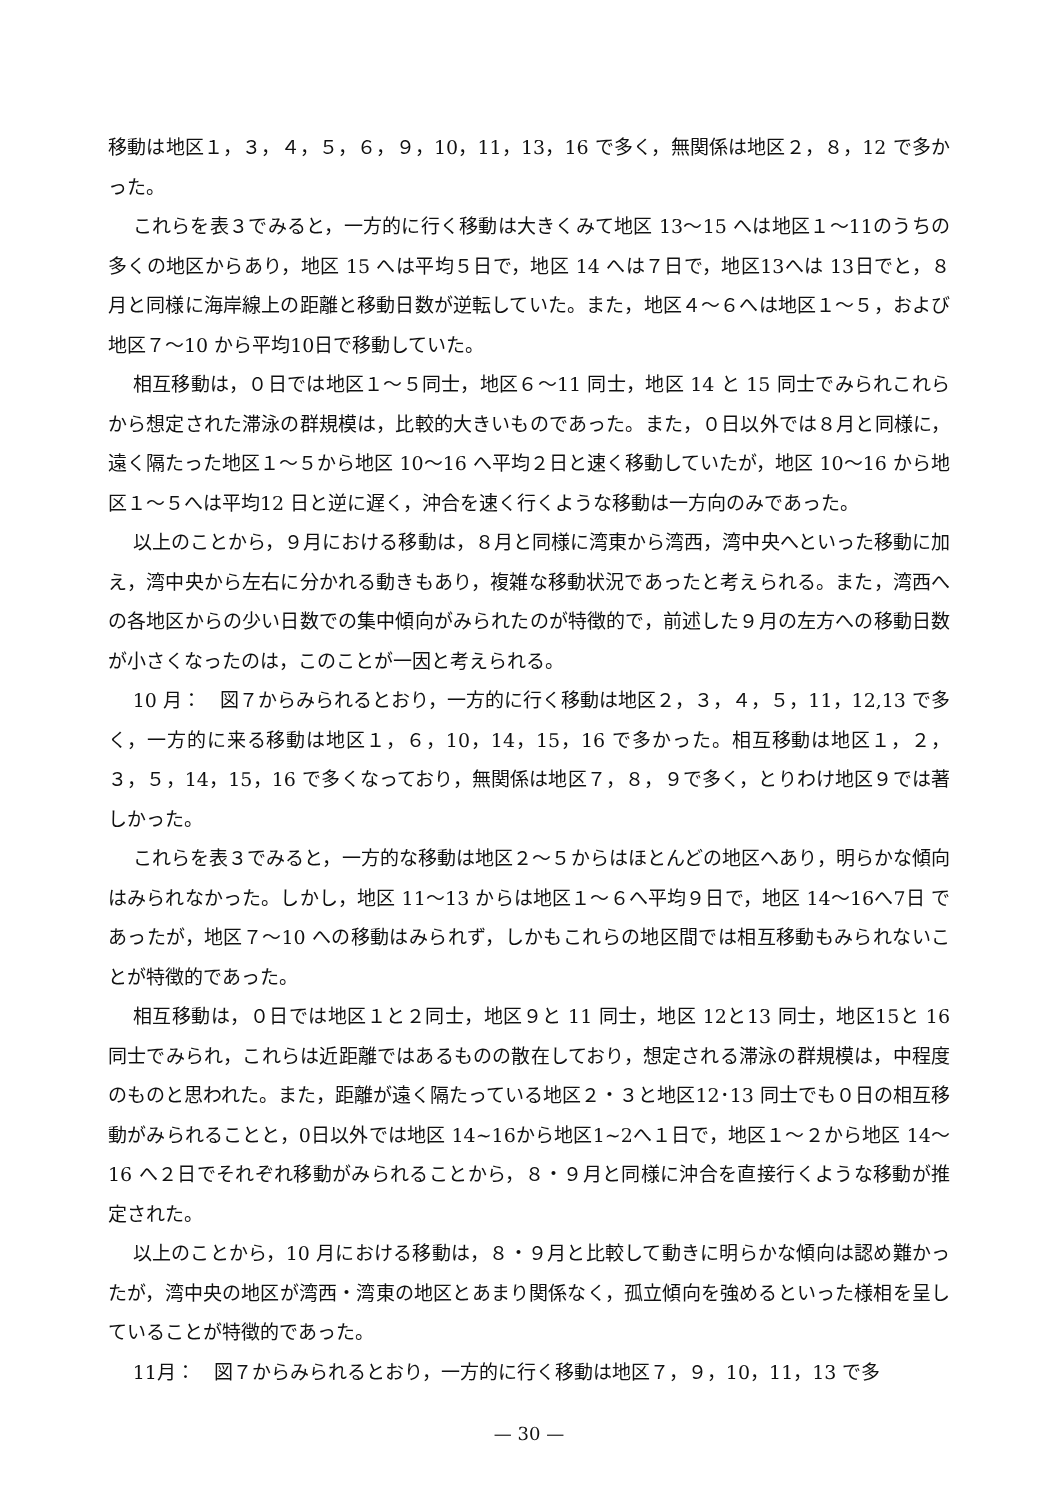移動は地区１，３，４，５，６，９，10，11，13，16 で多く，無関係は地区２，８，12 で多かった。
これらを表３でみると，一方的に行く移動は大きくみて地区 13～15 へは地区１～11のうちの多くの地区からあり，地区 15 へは平均５日で，地区 14 へは７日で，地区13へは 13日でと，８月と同様に海岸線上の距離と移動日数が逆転していた。また，地区４～６へは地区１～５，および地区７～10 から平均10日で移動していた。
相互移動は，０日では地区１～５同士，地区６～11 同士，地区 14 と 15 同士でみられこれらから想定された滞泳の群規模は，比較的大きいものであった。また，０日以外では８月と同様に，遠く隔たった地区１～５から地区 10～16 へ平均２日と速く移動していたが，地区 10～16 から地区１～５へは平均12 日と逆に遅く，沖合を速く行くような移動は一方向のみであった。
以上のことから，９月における移動は，８月と同様に湾東から湾西，湾中央へといった移動に加え，湾中央から左右に分かれる動きもあり，複雑な移動状況であったと考えられる。また，湾西への各地区からの少い日数での集中傾向がみられたのが特徴的で，前述した９月の左方への移動日数が小さくなったのは，このことが一因と考えられる。
10 月：　図７からみられるとおり，一方的に行く移動は地区２，３，４，５，11，12,13 で多く，一方的に来る移動は地区１，６，10，14，15，16 で多かった。相互移動は地区１，２，３，５，14，15，16 で多くなっており，無関係は地区７，８，９で多く，とりわけ地区９では著しかった。
これらを表３でみると，一方的な移動は地区２～５からはほとんどの地区へあり，明らかな傾向はみられなかった。しかし，地区 11～13 からは地区１～６へ平均９日で，地区 14～16へ7日 であったが，地区７～10 への移動はみられず，しかもこれらの地区間では相互移動もみられないことが特徴的であった。
相互移動は，０日では地区１と２同士，地区９と 11 同士，地区 12と13 同士，地区15と 16 同士でみられ，これらは近距離ではあるものの散在しており，想定される滞泳の群規模は，中程度のものと思われた。また，距離が遠く隔たっている地区２・３と地区12･13 同士でも０日の相互移動がみられることと，0日以外では地区 14~16から地区1~2へ１日で，地区１～２から地区 14～16 へ２日でそれぞれ移動がみられることから，８・９月と同様に沖合を直接行くような移動が推定された。
以上のことから，10 月における移動は，８・９月と比較して動きに明らかな傾向は認め難かったが，湾中央の地区が湾西・湾東の地区とあまり関係なく，孤立傾向を強めるといった様相を呈していることが特徴的であった。
11月：　図７からみられるとおり，一方的に行く移動は地区７，９，10，11，13 で多
— 30 —